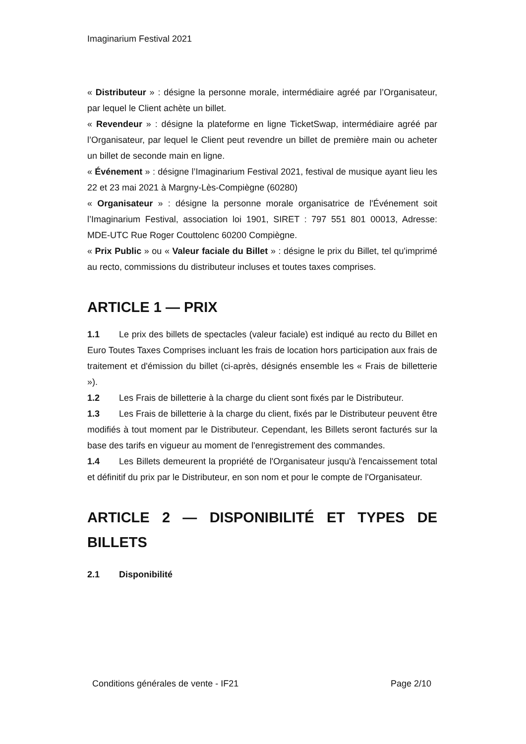Imaginarium Festival 2021
« Distributeur » : désigne la personne morale, intermédiaire agréé par l’Organisateur, par lequel le Client achète un billet.
« Revendeur » : désigne la plateforme en ligne TicketSwap, intermédiaire agréé par l’Organisateur, par lequel le Client peut revendre un billet de première main ou acheter un billet de seconde main en ligne.
« Événement » : désigne l’Imaginarium Festival 2021, festival de musique ayant lieu les 22 et 23 mai 2021 à Margny-Lès-Compiègne (60280)
« Organisateur » : désigne la personne morale organisatrice de l'Événement soit l’Imaginarium Festival, association loi 1901, SIRET : 797 551 801 00013, Adresse: MDE-UTC Rue Roger Couttolenc 60200 Compiègne.
« Prix Public » ou « Valeur faciale du Billet » : désigne le prix du Billet, tel qu'imprimé au recto, commissions du distributeur incluses et toutes taxes comprises.
ARTICLE 1 — PRIX
1.1 Le prix des billets de spectacles (valeur faciale) est indiqué au recto du Billet en Euro Toutes Taxes Comprises incluant les frais de location hors participation aux frais de traitement et d'émission du billet (ci-après, désignés ensemble les « Frais de billetterie »).
1.2 Les Frais de billetterie à la charge du client sont fixés par le Distributeur.
1.3 Les Frais de billetterie à la charge du client, fixés par le Distributeur peuvent être modifiés à tout moment par le Distributeur. Cependant, les Billets seront facturés sur la base des tarifs en vigueur au moment de l'enregistrement des commandes.
1.4 Les Billets demeurent la propriété de l'Organisateur jusqu'à l'encaissement total et définitif du prix par le Distributeur, en son nom et pour le compte de l'Organisateur.
ARTICLE 2 — DISPONIBILITÉ ET TYPES DE BILLETS
2.1 Disponibilité
Conditions générales de vente - IF21 Page 2/10